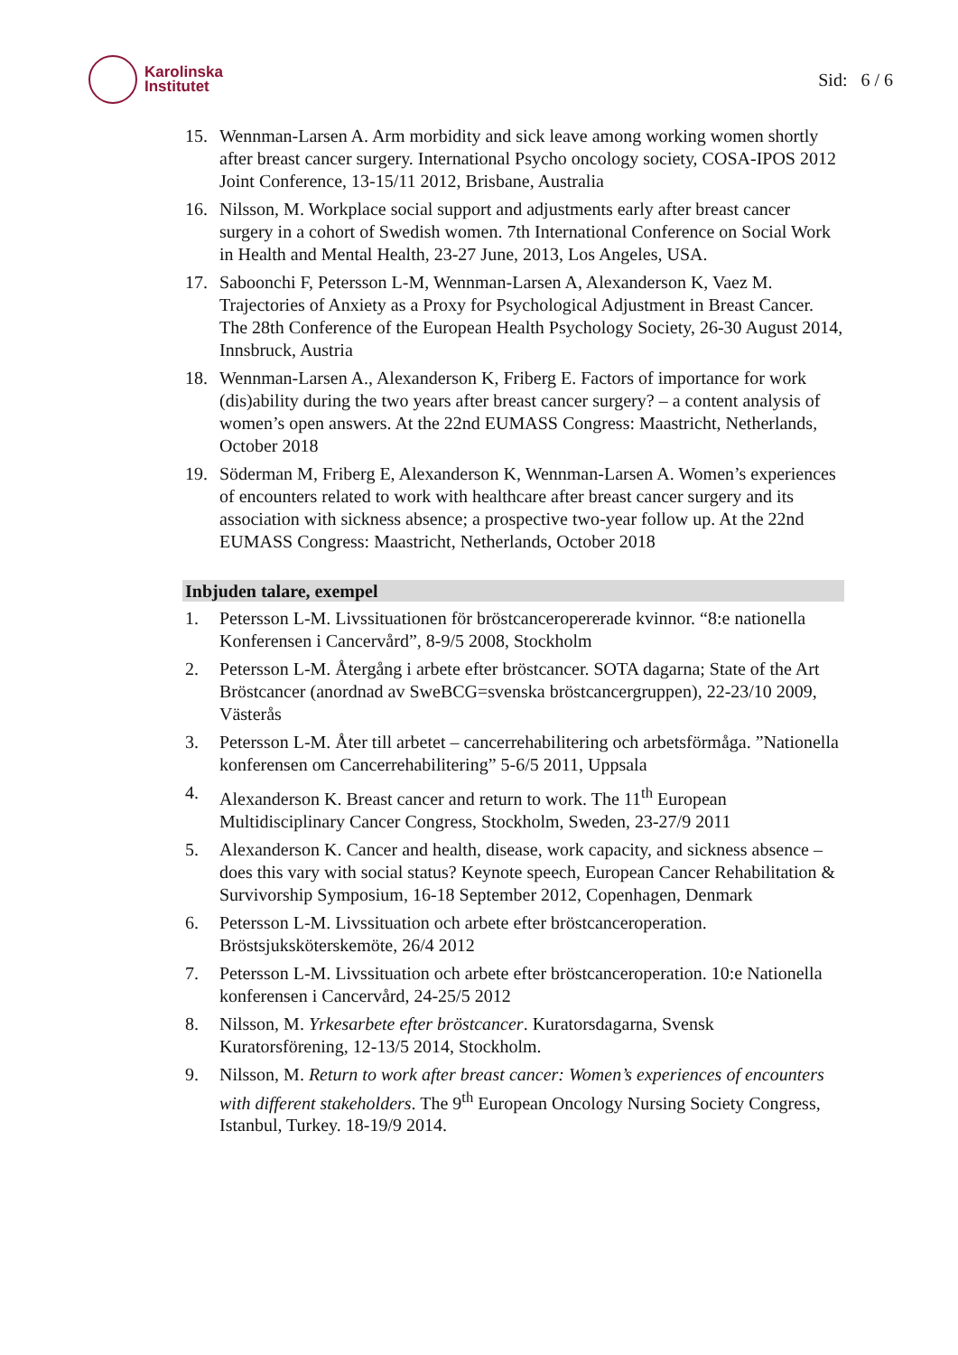Karolinska
Institutet
Sid: 6 / 6
15. Wennman-Larsen A. Arm morbidity and sick leave among working women shortly after breast cancer surgery. International Psycho oncology society, COSA-IPOS 2012 Joint Conference, 13-15/11 2012, Brisbane, Australia
16. Nilsson, M. Workplace social support and adjustments early after breast cancer surgery in a cohort of Swedish women. 7th International Conference on Social Work in Health and Mental Health, 23-27 June, 2013, Los Angeles, USA.
17. Saboonchi F, Petersson L-M, Wennman-Larsen A, Alexanderson K, Vaez M. Trajectories of Anxiety as a Proxy for Psychological Adjustment in Breast Cancer. The 28th Conference of the European Health Psychology Society, 26-30 August 2014, Innsbruck, Austria
18. Wennman-Larsen A., Alexanderson K, Friberg E. Factors of importance for work (dis)ability during the two years after breast cancer surgery? – a content analysis of women’s open answers. At the 22nd EUMASS Congress: Maastricht, Netherlands, October 2018
19. Söderman M, Friberg E, Alexanderson K, Wennman-Larsen A. Women’s experiences of encounters related to work with healthcare after breast cancer surgery and its association with sickness absence; a prospective two-year follow up. At the 22nd EUMASS Congress: Maastricht, Netherlands, October 2018
Inbjuden talare, exempel
1. Petersson L-M. Livssituationen för bröstcanceropererade kvinnor. “8:e nationella Konferensen i Cancervård”, 8-9/5 2008, Stockholm
2. Petersson L-M. Återgång i arbete efter bröstcancer. SOTA dagarna; State of the Art Bröstcancer (anordnad av SweBCG=svenska bröstcancergruppen), 22-23/10 2009, Västerås
3. Petersson L-M. Åter till arbetet – cancerrehabilitering och arbetsförmåga. ”Nationella konferensen om Cancerrehabilitering” 5-6/5 2011, Uppsala
4. Alexanderson K. Breast cancer and return to work. The 11<sup>th</sup> European Multidisciplinary Cancer Congress, Stockholm, Sweden, 23-27/9 2011
5. Alexanderson K. Cancer and health, disease, work capacity, and sickness absence – does this vary with social status? Keynote speech, European Cancer Rehabilitation & Survivorship Symposium, 16-18 September 2012, Copenhagen, Denmark
6. Petersson L-M. Livssituation och arbete efter bröstcanceroperation. Bröstsjuksköterskemöte, 26/4 2012
7. Petersson L-M. Livssituation och arbete efter bröstcanceroperation. 10:e Nationella konferensen i Cancervård, 24-25/5 2012
8. Nilsson, M. Yrkesarbete efter bröstcancer. Kuratorsdagarna, Svensk Kuratorsförening, 12-13/5 2014, Stockholm.
9. Nilsson, M. Return to work after breast cancer: Women’s experiences of encounters with different stakeholders. The 9<sup>th</sup> European Oncology Nursing Society Congress, Istanbul, Turkey. 18-19/9 2014.